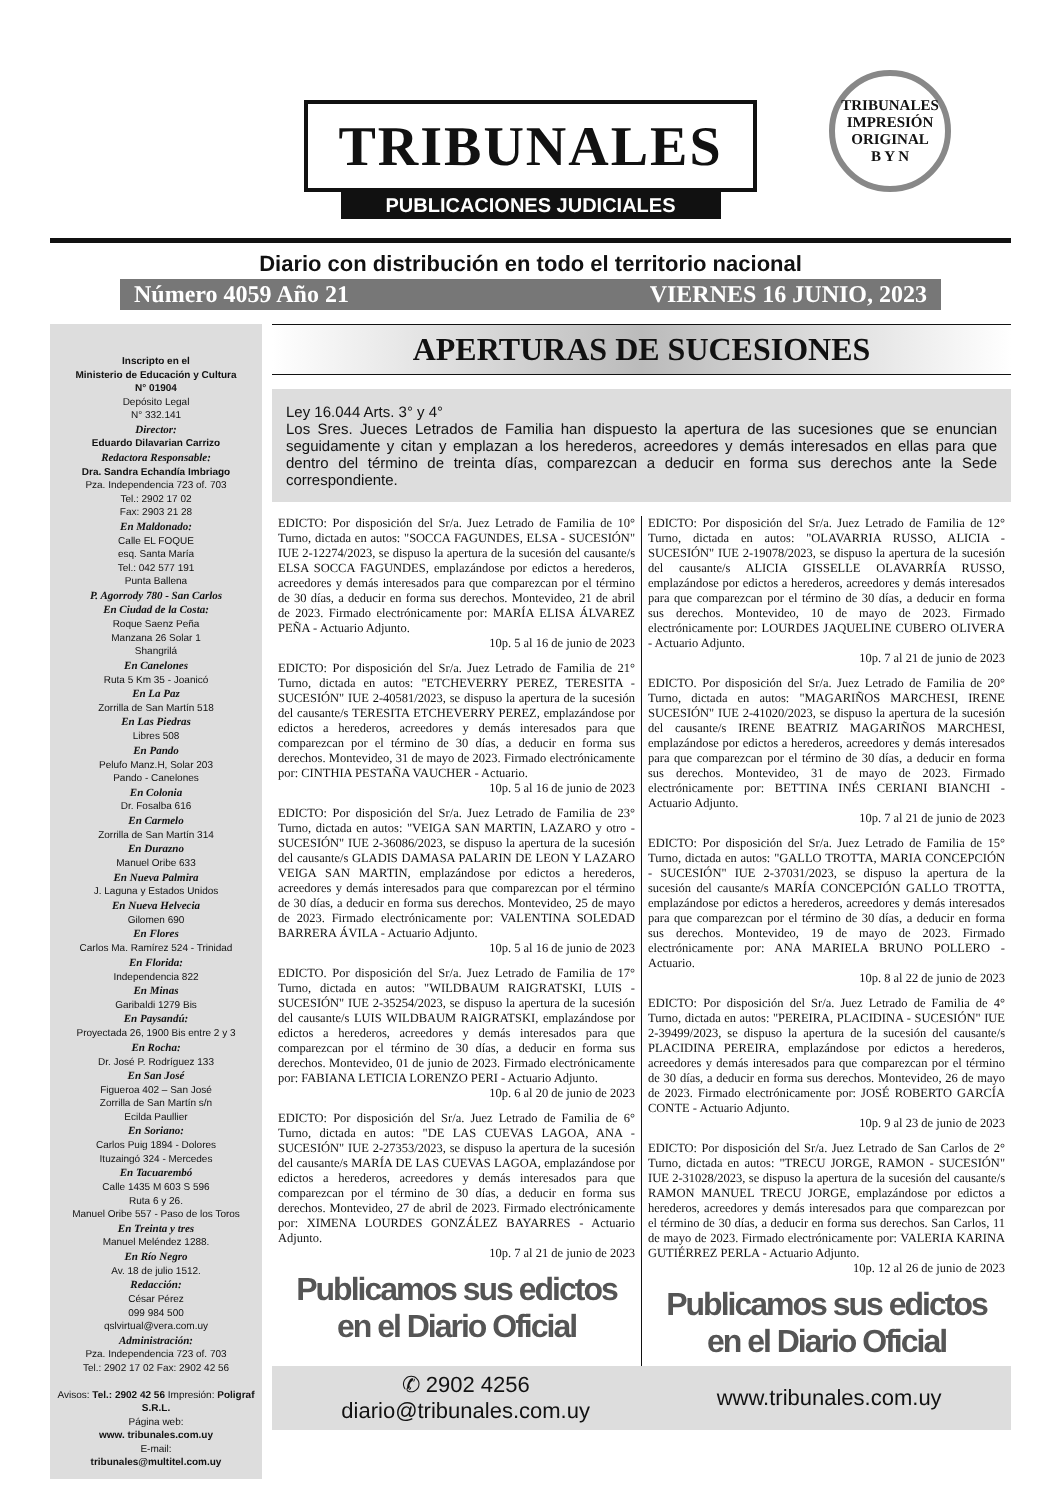TRIBUNALES
PUBLICACIONES JUDICIALES
TRIBUNALES
IMPRESIÓN
ORIGINAL
B Y N
Diario con distribución en todo el territorio nacional
Número 4059 Año 21 VIERNES 16 JUNIO, 2023
Inscripto en el
Ministerio de Educación y Cultura
N° 01904
Depósito Legal
N° 332.141
Director:
Eduardo Dilavarian Carrizo
Redactora Responsable:
Dra. Sandra Echandía Imbriago
Pza. Independencia 723 of. 703
Tel.: 2902 17 02
Fax: 2903 21 28
En Maldonado:
Calle EL FOQUE
esq. Santa María
Tel.: 042 577 191
Punta Ballena
P. Agorrody 780 - San Carlos
En Ciudad de la Costa:
Roque Saenz Peña
Manzana 26 Solar 1
Shangrilá
En Canelones
Ruta 5 Km 35 - Joanicó
En La Paz
Zorrilla de San Martín 518
En Las Piedras
Libres 508
En Pando
Pelufo Manz.H, Solar 203
Pando - Canelones
En Colonia
Dr. Fosalba 616
En Carmelo
Zorrilla de San Martín 314
En Durazno
Manuel Oribe 633
En Nueva Palmira
J. Laguna y Estados Unidos
En Nueva Helvecia
Gilomen 690
En Flores
Carlos Ma. Ramírez 524 - Trinidad
En Florida:
Independencia 822
En Minas
Garibaldi 1279 Bis
En Paysandú:
Proyectada 26, 1900 Bis entre 2 y 3
En Rocha:
Dr. José P. Rodríguez 133
En San José
Figueroa 402 – San José
Zorrilla de San Martín s/n
Ecilda Paullier
En Soriano:
Carlos Puig 1894 - Dolores
Ituzaingó 324 - Mercedes
En Tacuarembó
Calle 1435 M 603 S 596
Ruta 6 y 26.
Manuel Oribe 557 - Paso de los Toros
En Treinta y tres
Manuel Meléndez 1288.
En Río Negro
Av. 18 de julio 1512.
Redacción:
César Pérez
099 984 500
qslvirtual@vera.com.uy
Administración:
Pza. Independencia 723 of. 703
Tel.: 2902 17 02 Fax: 2902 42 56
Avisos: Tel.: 2902 42 56 Impresión: Poligraf S.R.L.
Página web:
www. tribunales.com.uy
E-mail:
tribunales@multitel.com.uy
APERTURAS DE SUCESIONES
Ley 16.044 Arts. 3° y 4°
Los Sres. Jueces Letrados de Familia han dispuesto la apertura de las sucesiones que se enuncian seguidamente y citan y emplazan a los herederos, acreedores y demás interesados en ellas para que dentro del término de treinta días, comparezcan a deducir en forma sus derechos ante la Sede correspondiente.
EDICTO: Por disposición del Sr/a. Juez Letrado de Familia de 10° Turno, dictada en autos: "SOCCA FAGUNDES, ELSA - SUCESIÓN" IUE 2-12274/2023, se dispuso la apertura de la sucesión del causante/s ELSA SOCCA FAGUNDES, emplazándose por edictos a herederos, acreedores y demás interesados para que comparezcan por el término de 30 días, a deducir en forma sus derechos. Montevideo, 21 de abril de 2023. Firmado electrónicamente por: MARÍA ELISA ÁLVAREZ PEÑA - Actuario Adjunto.
10p. 5 al 16 de junio de 2023
EDICTO: Por disposición del Sr/a. Juez Letrado de Familia de 21° Turno, dictada en autos: "ETCHEVERRY PEREZ, TERESITA - SUCESIÓN" IUE 2-40581/2023, se dispuso la apertura de la sucesión del causante/s TERESITA ETCHEVERRY PEREZ, emplazándose por edictos a herederos, acreedores y demás interesados para que comparezcan por el término de 30 días, a deducir en forma sus derechos. Montevideo, 31 de mayo de 2023. Firmado electrónicamente por: CINTHIA PESTAÑA VAUCHER - Actuario.
10p. 5 al 16 de junio de 2023
EDICTO: Por disposición del Sr/a. Juez Letrado de Familia de 23° Turno, dictada en autos: "VEIGA SAN MARTIN, LAZARO y otro - SUCESIÓN" IUE 2-36086/2023, se dispuso la apertura de la sucesión del causante/s GLADIS DAMASA PALARIN DE LEON Y LAZARO VEIGA SAN MARTIN, emplazándose por edictos a herederos, acreedores y demás interesados para que comparezcan por el término de 30 días, a deducir en forma sus derechos. Montevideo, 25 de mayo de 2023. Firmado electrónicamente por: VALENTINA SOLEDAD BARRERA ÁVILA - Actuario Adjunto.
10p. 5 al 16 de junio de 2023
EDICTO. Por disposición del Sr/a. Juez Letrado de Familia de 17° Turno, dictada en autos: "WILDBAUM RAIGRATSKI, LUIS - SUCESIÓN" IUE 2-35254/2023, se dispuso la apertura de la sucesión del causante/s LUIS WILDBAUM RAIGRATSKI, emplazándose por edictos a herederos, acreedores y demás interesados para que comparezcan por el término de 30 días, a deducir en forma sus derechos. Montevideo, 01 de junio de 2023. Firmado electrónicamente por: FABIANA LETICIA LORENZO PERI - Actuario Adjunto.
10p. 6 al 20 de junio de 2023
EDICTO: Por disposición del Sr/a. Juez Letrado de Familia de 6° Turno, dictada en autos: "DE LAS CUEVAS LAGOA, ANA - SUCESIÓN" IUE 2-27353/2023, se dispuso la apertura de la sucesión del causante/s MARÍA DE LAS CUEVAS LAGOA, emplazándose por edictos a herederos, acreedores y demás interesados para que comparezcan por el término de 30 días, a deducir en forma sus derechos. Montevideo, 27 de abril de 2023. Firmado electrónicamente por: XIMENA LOURDES GONZÁLEZ BAYARRES - Actuario Adjunto.
10p. 7 al 21 de junio de 2023
Publicamos sus edictos en el Diario Oficial
EDICTO: Por disposición del Sr/a. Juez Letrado de Familia de 12° Turno, dictada en autos: "OLAVARRIA RUSSO, ALICIA - SUCESIÓN" IUE 2-19078/2023, se dispuso la apertura de la sucesión del causante/s ALICIA GISSELLE OLAVARRÍA RUSSO, emplazándose por edictos a herederos, acreedores y demás interesados para que comparezcan por el término de 30 días, a deducir en forma sus derechos. Montevideo, 10 de mayo de 2023. Firmado electrónicamente por: LOURDES JAQUELINE CUBERO OLIVERA - Actuario Adjunto.
10p. 7 al 21 de junio de 2023
EDICTO. Por disposición del Sr/a. Juez Letrado de Familia de 20° Turno, dictada en autos: "MAGARIÑOS MARCHESI, IRENE SUCESIÓN" IUE 2-41020/2023, se dispuso la apertura de la sucesión del causante/s IRENE BEATRIZ MAGARIÑOS MARCHESI, emplazándose por edictos a herederos, acreedores y demás interesados para que comparezcan por el término de 30 días, a deducir en forma sus derechos. Montevideo, 31 de mayo de 2023. Firmado electrónicamente por: BETTINA INÉS CERIANI BIANCHI - Actuario Adjunto.
10p. 7 al 21 de junio de 2023
EDICTO: Por disposición del Sr/a. Juez Letrado de Familia de 15° Turno, dictada en autos: "GALLO TROTTA, MARIA CONCEPCIÓN - SUCESIÓN" IUE 2-37031/2023, se dispuso la apertura de la sucesión del causante/s MARÍA CONCEPCIÓN GALLO TROTTA, emplazándose por edictos a herederos, acreedores y demás interesados para que comparezcan por el término de 30 días, a deducir en forma sus derechos. Montevideo, 19 de mayo de 2023. Firmado electrónicamente por: ANA MARIELA BRUNO POLLERO - Actuario.
10p. 8 al 22 de junio de 2023
EDICTO: Por disposición del Sr/a. Juez Letrado de Familia de 4° Turno, dictada en autos: "PEREIRA, PLACIDINA - SUCESIÓN" IUE 2-39499/2023, se dispuso la apertura de la sucesión del causante/s PLACIDINA PEREIRA, emplazándose por edictos a herederos, acreedores y demás interesados para que comparezcan por el término de 30 días, a deducir en forma sus derechos. Montevideo, 26 de mayo de 2023. Firmado electrónicamente por: JOSÉ ROBERTO GARCÍA CONTE - Actuario Adjunto.
10p. 9 al 23 de junio de 2023
EDICTO: Por disposición del Sr/a. Juez Letrado de San Carlos de 2° Turno, dictada en autos: "TRECU JORGE, RAMON - SUCESIÓN" IUE 2-31028/2023, se dispuso la apertura de la sucesión del causante/s RAMON MANUEL TRECU JORGE, emplazándose por edictos a herederos, acreedores y demás interesados para que comparezcan por el término de 30 días, a deducir en forma sus derechos. San Carlos, 11 de mayo de 2023. Firmado electrónicamente por: VALERIA KARINA GUTIÉRREZ PERLA - Actuario Adjunto.
10p. 12 al 26 de junio de 2023
Publicamos sus edictos en el Diario Oficial
✆ 2902 4256
diario@tribunales.com.uy
www.tribunales.com.uy